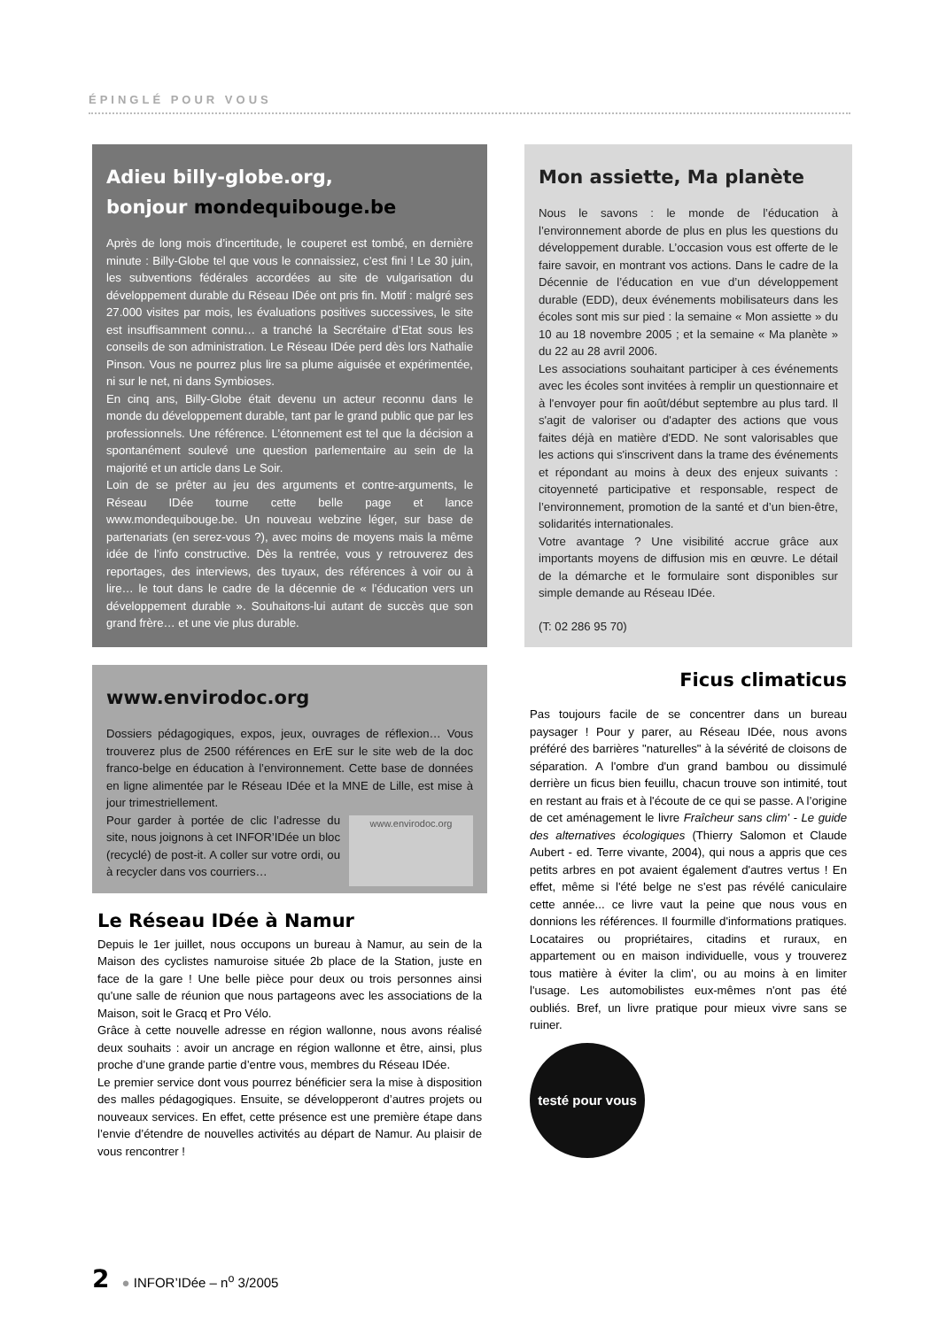ÉPINGLÉ POUR VOUS
Adieu billy-globe.org,
bonjour mondequibouge.be
Après de long mois d’incertitude, le couperet est tombé, en dernière minute : Billy-Globe tel que vous le connaissiez, c’est fini ! Le 30 juin, les subventions fédérales accordées au site de vulgarisation du développement durable du Réseau IDée ont pris fin. Motif : malgré ses 27.000 visites par mois, les évaluations positives successives, le site est insuffisamment connu… a tranché la Secrétaire d’Etat sous les conseils de son administration. Le Réseau IDée perd dès lors Nathalie Pinson. Vous ne pourrez plus lire sa plume aiguisée et expérimentée, ni sur le net, ni dans Symbioses.
En cinq ans, Billy-Globe était devenu un acteur reconnu dans le monde du développement durable, tant par le grand public que par les professionnels. Une référence. L’étonnement est tel que la décision a spontanément soulevé une question parlementaire au sein de la majorité et un article dans Le Soir.
Loin de se prêter au jeu des arguments et contre-arguments, le Réseau IDée tourne cette belle page et lance www.mondequibouge.be. Un nouveau webzine léger, sur base de partenariats (en serez-vous ?), avec moins de moyens mais la même idée de l’info constructive. Dès la rentrée, vous y retrouverez des reportages, des interviews, des tuyaux, des références à voir ou à lire… le tout dans le cadre de la décennie de « l’éducation vers un développement durable ». Souhaitons-lui autant de succès que son grand frère… et une vie plus durable.
Mon assiette, Ma planète
Nous le savons : le monde de l’éducation à l’environnement aborde de plus en plus les questions du développement durable. L’occasion vous est offerte de le faire savoir, en montrant vos actions. Dans le cadre de la Décennie de l’éducation en vue d’un développement durable (EDD), deux événements mobilisateurs dans les écoles sont mis sur pied : la semaine « Mon assiette » du 10 au 18 novembre 2005 ; et la semaine « Ma planète » du 22 au 28 avril 2006.
Les associations souhaitant participer à ces événements avec les écoles sont invitées à remplir un questionnaire et à l'envoyer pour fin août/début septembre au plus tard. Il s'agit de valoriser ou d'adapter des actions que vous faites déjà en matière d'EDD. Ne sont valorisables que les actions qui s'inscrivent dans la trame des événements et répondant au moins à deux des enjeux suivants : citoyenneté participative et responsable, respect de l’environnement, promotion de la santé et d’un bien-être, solidarités internationales.
Votre avantage ? Une visibilité accrue grâce aux importants moyens de diffusion mis en œuvre. Le détail de la démarche et le formulaire sont disponibles sur simple demande au Réseau IDée.
(T: 02 286 95 70)
www.envirodoc.org
Dossiers pédagogiques, expos, jeux, ouvrages de réflexion… Vous trouverez plus de 2500 références en ErE sur le site web de la doc franco-belge en éducation à l’environnement. Cette base de données en ligne alimentée par le Réseau IDée et la MNE de Lille, est mise à jour trimestriellement.
www.envirodoc.org
Pour garder à portée de clic l’adresse du site, nous joignons à cet INFOR’IDée un bloc (recyclé) de post-it. A coller sur votre ordi, ou à recycler dans vos courriers…
Le Réseau IDée à Namur
Depuis le 1er juillet, nous occupons un bureau à Namur, au sein de la Maison des cyclistes namuroise située 2b place de la Station, juste en face de la gare ! Une belle pièce pour deux ou trois personnes ainsi qu'une salle de réunion que nous partageons avec les associations de la Maison, soit le Gracq et Pro Vélo.
Grâce à cette nouvelle adresse en région wallonne, nous avons réalisé deux souhaits : avoir un ancrage en région wallonne et être, ainsi, plus proche d’une grande partie d’entre vous, membres du Réseau IDée.
Le premier service dont vous pourrez bénéficier sera la mise à disposition des malles pédagogiques. Ensuite, se développeront d’autres projets ou nouveaux services. En effet, cette présence est une première étape dans l’envie d’étendre de nouvelles activités au départ de Namur. Au plaisir de vous rencontrer !
Ficus climaticus
Pas toujours facile de se concentrer dans un bureau paysager ! Pour y parer, au Réseau IDée, nous avons préféré des barrières "naturelles" à la sévérité de cloisons de séparation. A l'ombre d'un grand bambou ou dissimulé derrière un ficus bien feuillu, chacun trouve son intimité, tout en restant au frais et à l'écoute de ce qui se passe. A l’origine de cet aménagement le livre Fraîcheur sans clim' - Le guide des alternatives écologiques (Thierry Salomon et Claude Aubert - ed. Terre vivante, 2004), qui nous a appris que ces petits arbres en pot avaient également d'autres vertus ! En effet, même si l'été belge ne s'est pas révélé caniculaire cette année... ce livre vaut la peine que nous vous en donnions les références. Il fourmille d'informations pratiques. Locataires ou propriétaires, citadins et ruraux, en appartement ou en maison individuelle, vous y trouverez tous matière à éviter la clim', ou au moins à en limiter l'usage. Les automobilistes eux-mêmes n'ont pas été oubliés. Bref, un livre pratique pour mieux vivre sans se ruiner.
testé pour vous
2 ● INFOR’IDée – n<sup>o</sup> 3/2005